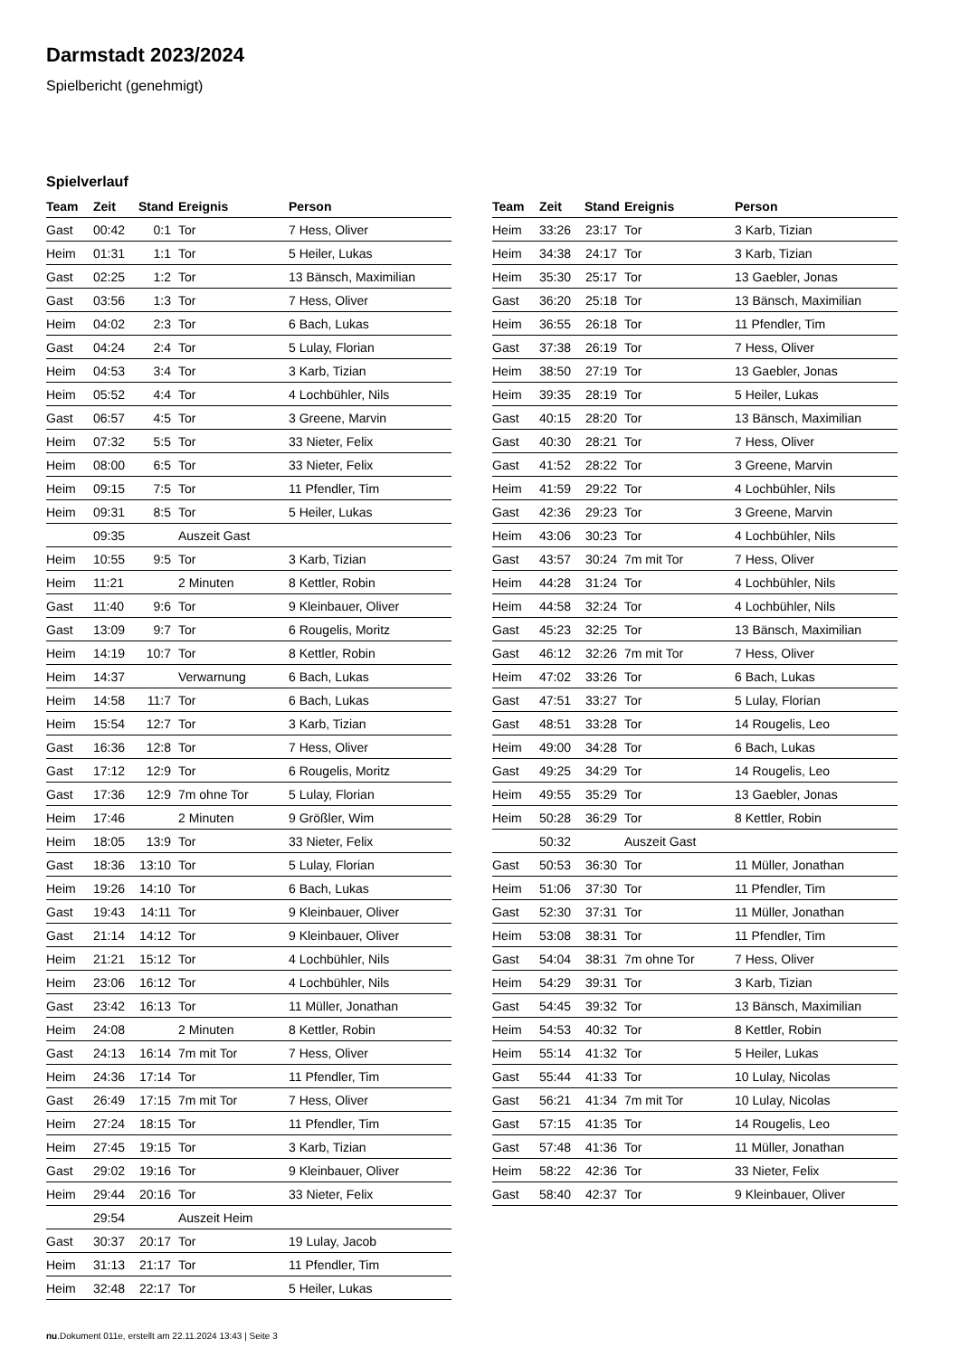Darmstadt 2023/2024
Spielbericht (genehmigt)
Spielverlauf
| Team | Zeit | Stand | Ereignis | Person |
| --- | --- | --- | --- | --- |
| Gast | 00:42 | 0:1 | Tor | 7 Hess, Oliver |
| Heim | 01:31 | 1:1 | Tor | 5 Heiler, Lukas |
| Gast | 02:25 | 1:2 | Tor | 13 Bänsch, Maximilian |
| Gast | 03:56 | 1:3 | Tor | 7 Hess, Oliver |
| Heim | 04:02 | 2:3 | Tor | 6 Bach, Lukas |
| Gast | 04:24 | 2:4 | Tor | 5 Lulay, Florian |
| Heim | 04:53 | 3:4 | Tor | 3 Karb, Tizian |
| Heim | 05:52 | 4:4 | Tor | 4 Lochbühler, Nils |
| Gast | 06:57 | 4:5 | Tor | 3 Greene, Marvin |
| Heim | 07:32 | 5:5 | Tor | 33 Nieter, Felix |
| Heim | 08:00 | 6:5 | Tor | 33 Nieter, Felix |
| Heim | 09:15 | 7:5 | Tor | 11 Pfendler, Tim |
| Heim | 09:31 | 8:5 | Tor | 5 Heiler, Lukas |
| | 09:35 | | Auszeit Gast | |
| Heim | 10:55 | 9:5 | Tor | 3 Karb, Tizian |
| Heim | 11:21 | | 2 Minuten | 8 Kettler, Robin |
| Gast | 11:40 | 9:6 | Tor | 9 Kleinbauer, Oliver |
| Gast | 13:09 | 9:7 | Tor | 6 Rougelis, Moritz |
| Heim | 14:19 | 10:7 | Tor | 8 Kettler, Robin |
| Heim | 14:37 | | Verwarnung | 6 Bach, Lukas |
| Heim | 14:58 | 11:7 | Tor | 6 Bach, Lukas |
| Heim | 15:54 | 12:7 | Tor | 3 Karb, Tizian |
| Gast | 16:36 | 12:8 | Tor | 7 Hess, Oliver |
| Gast | 17:12 | 12:9 | Tor | 6 Rougelis, Moritz |
| Gast | 17:36 | 12:9 | 7m ohne Tor | 5 Lulay, Florian |
| Heim | 17:46 | | 2 Minuten | 9 Größler, Wim |
| Heim | 18:05 | 13:9 | Tor | 33 Nieter, Felix |
| Gast | 18:36 | 13:10 | Tor | 5 Lulay, Florian |
| Heim | 19:26 | 14:10 | Tor | 6 Bach, Lukas |
| Gast | 19:43 | 14:11 | Tor | 9 Kleinbauer, Oliver |
| Gast | 21:14 | 14:12 | Tor | 9 Kleinbauer, Oliver |
| Heim | 21:21 | 15:12 | Tor | 4 Lochbühler, Nils |
| Heim | 23:06 | 16:12 | Tor | 4 Lochbühler, Nils |
| Gast | 23:42 | 16:13 | Tor | 11 Müller, Jonathan |
| Heim | 24:08 | | 2 Minuten | 8 Kettler, Robin |
| Gast | 24:13 | 16:14 | 7m mit Tor | 7 Hess, Oliver |
| Heim | 24:36 | 17:14 | Tor | 11 Pfendler, Tim |
| Gast | 26:49 | 17:15 | 7m mit Tor | 7 Hess, Oliver |
| Heim | 27:24 | 18:15 | Tor | 11 Pfendler, Tim |
| Heim | 27:45 | 19:15 | Tor | 3 Karb, Tizian |
| Gast | 29:02 | 19:16 | Tor | 9 Kleinbauer, Oliver |
| Heim | 29:44 | 20:16 | Tor | 33 Nieter, Felix |
| | 29:54 | | Auszeit Heim | |
| Gast | 30:37 | 20:17 | Tor | 19 Lulay, Jacob |
| Heim | 31:13 | 21:17 | Tor | 11 Pfendler, Tim |
| Heim | 32:48 | 22:17 | Tor | 5 Heiler, Lukas |
| Team | Zeit | Stand | Ereignis | Person |
| --- | --- | --- | --- | --- |
| Heim | 33:26 | 23:17 | Tor | 3 Karb, Tizian |
| Heim | 34:38 | 24:17 | Tor | 3 Karb, Tizian |
| Heim | 35:30 | 25:17 | Tor | 13 Gaebler, Jonas |
| Gast | 36:20 | 25:18 | Tor | 13 Bänsch, Maximilian |
| Heim | 36:55 | 26:18 | Tor | 11 Pfendler, Tim |
| Gast | 37:38 | 26:19 | Tor | 7 Hess, Oliver |
| Heim | 38:50 | 27:19 | Tor | 13 Gaebler, Jonas |
| Heim | 39:35 | 28:19 | Tor | 5 Heiler, Lukas |
| Gast | 40:15 | 28:20 | Tor | 13 Bänsch, Maximilian |
| Gast | 40:30 | 28:21 | Tor | 7 Hess, Oliver |
| Gast | 41:52 | 28:22 | Tor | 3 Greene, Marvin |
| Heim | 41:59 | 29:22 | Tor | 4 Lochbühler, Nils |
| Gast | 42:36 | 29:23 | Tor | 3 Greene, Marvin |
| Heim | 43:06 | 30:23 | Tor | 4 Lochbühler, Nils |
| Gast | 43:57 | 30:24 | 7m mit Tor | 7 Hess, Oliver |
| Heim | 44:28 | 31:24 | Tor | 4 Lochbühler, Nils |
| Heim | 44:58 | 32:24 | Tor | 4 Lochbühler, Nils |
| Gast | 45:23 | 32:25 | Tor | 13 Bänsch, Maximilian |
| Gast | 46:12 | 32:26 | 7m mit Tor | 7 Hess, Oliver |
| Heim | 47:02 | 33:26 | Tor | 6 Bach, Lukas |
| Gast | 47:51 | 33:27 | Tor | 5 Lulay, Florian |
| Gast | 48:51 | 33:28 | Tor | 14 Rougelis, Leo |
| Heim | 49:00 | 34:28 | Tor | 6 Bach, Lukas |
| Gast | 49:25 | 34:29 | Tor | 14 Rougelis, Leo |
| Heim | 49:55 | 35:29 | Tor | 13 Gaebler, Jonas |
| Heim | 50:28 | 36:29 | Tor | 8 Kettler, Robin |
| | 50:32 | | Auszeit Gast | |
| Gast | 50:53 | 36:30 | Tor | 11 Müller, Jonathan |
| Heim | 51:06 | 37:30 | Tor | 11 Pfendler, Tim |
| Gast | 52:30 | 37:31 | Tor | 11 Müller, Jonathan |
| Heim | 53:08 | 38:31 | Tor | 11 Pfendler, Tim |
| Gast | 54:04 | 38:31 | 7m ohne Tor | 7 Hess, Oliver |
| Heim | 54:29 | 39:31 | Tor | 3 Karb, Tizian |
| Gast | 54:45 | 39:32 | Tor | 13 Bänsch, Maximilian |
| Heim | 54:53 | 40:32 | Tor | 8 Kettler, Robin |
| Heim | 55:14 | 41:32 | Tor | 5 Heiler, Lukas |
| Gast | 55:44 | 41:33 | Tor | 10 Lulay, Nicolas |
| Gast | 56:21 | 41:34 | 7m mit Tor | 10 Lulay, Nicolas |
| Gast | 57:15 | 41:35 | Tor | 14 Rougelis, Leo |
| Gast | 57:48 | 41:36 | Tor | 11 Müller, Jonathan |
| Heim | 58:22 | 42:36 | Tor | 33 Nieter, Felix |
| Gast | 58:40 | 42:37 | Tor | 9 Kleinbauer, Oliver |
nu.Dokument 011e, erstellt am 22.11.2024 13:43 | Seite 3